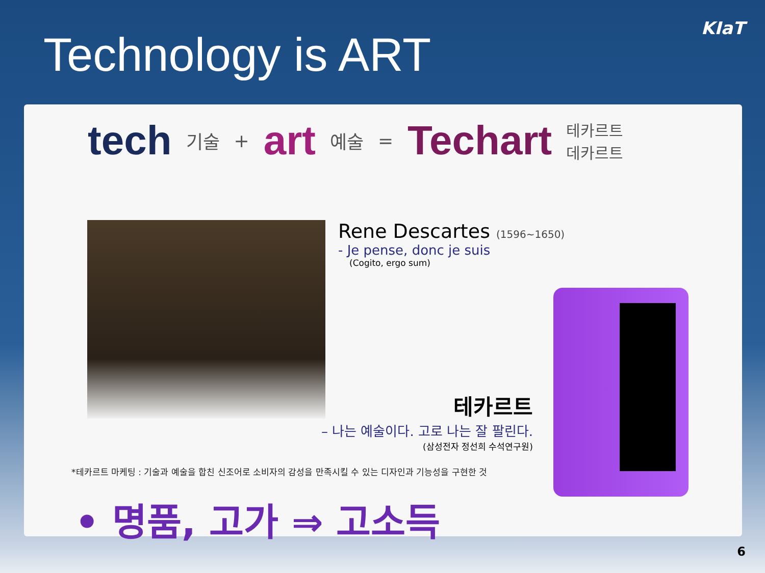Technology is ART
KIaT
tech 기술 + art 예술 = Techart 테카르트
데카르트
Rene Descartes (1596~1650)
- Je pense, donc je suis
(Cogito, ergo sum)
테카르트
– 나는 예술이다. 고로 나는 잘 팔린다.
(삼성전자 정선희 수석연구원)
*테카르트 마케팅 : 기술과 예술을 합친 신조어로 소비자의 감성을 만족시킬 수 있는 디자인과 기능성을 구현한 것
• 명품, 고가 ⇒ 고소득
6